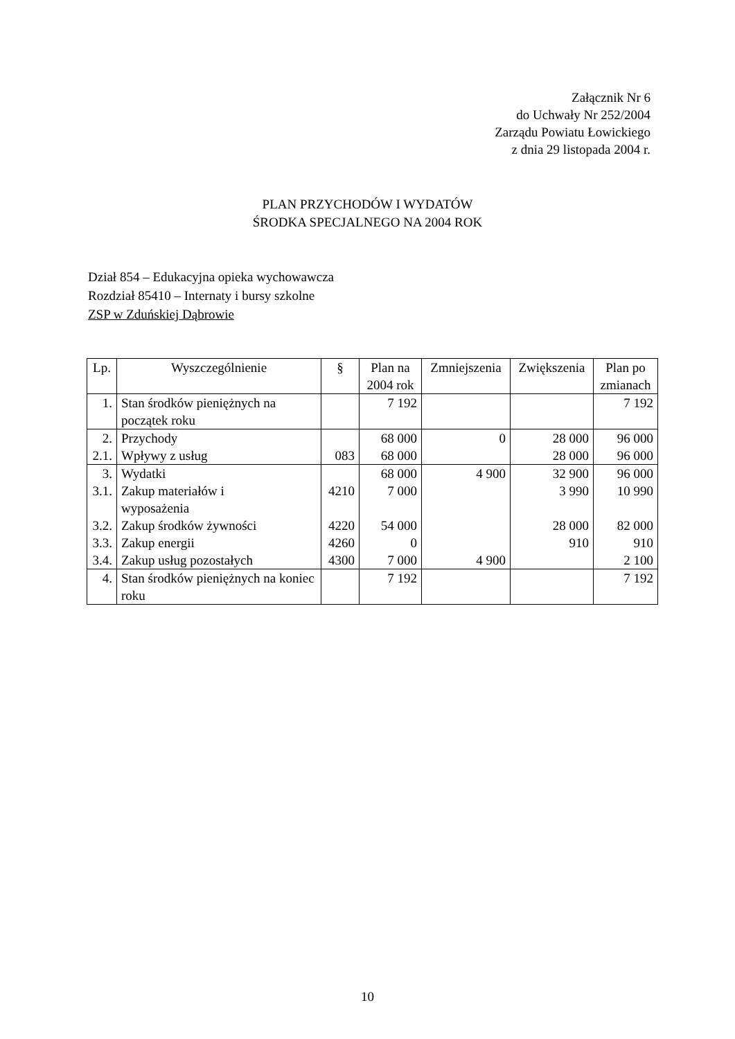Załącznik Nr 6
do Uchwały Nr 252/2004
Zarządu Powiatu Łowickiego
z dnia 29 listopada 2004 r.
PLAN PRZYCHODÓW I WYDATÓW
ŚRODKA SPECJALNEGO NA 2004 ROK
Dział 854 – Edukacyjna opieka wychowawcza
Rozdział 85410 – Internaty i bursy szkolne
ZSP w Zduńskiej Dąbrowie
| Lp. | Wyszczególnienie | § | Plan na 2004 rok | Zmniejszenia | Zwiększenia | Plan po zmianach |
| --- | --- | --- | --- | --- | --- | --- |
| 1. | Stan środków pieniężnych na początek roku | | 7 192 | | | 7 192 |
| 2. | Przychody | | 68 000 | 0 | 28 000 | 96 000 |
| 2.1. | Wpływy z usług | 083 | 68 000 | | 28 000 | 96 000 |
| 3. | Wydatki | | 68 000 | 4 900 | 32 900 | 96 000 |
| 3.1. | Zakup materiałów i wyposażenia | 4210 | 7 000 | | 3 990 | 10 990 |
| 3.2. | Zakup środków żywności | 4220 | 54 000 | | 28 000 | 82 000 |
| 3.3. | Zakup energii | 4260 | 0 | | 910 | 910 |
| 3.4. | Zakup usług pozostałych | 4300 | 7 000 | 4 900 | | 2 100 |
| 4. | Stan środków pieniężnych na koniec roku | | 7 192 | | | 7 192 |
10